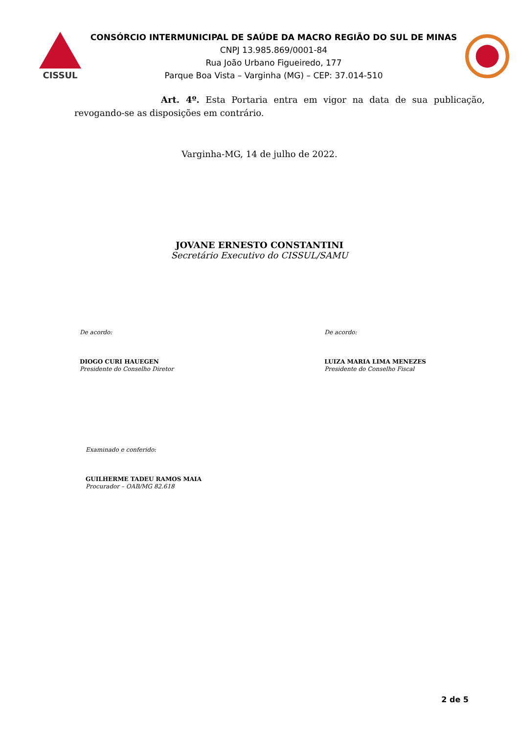CISSUL
CONSÓRCIO INTERMUNICIPAL DE SAÚDE DA MACRO REGIÃO DO SUL DE MINAS
CNPJ 13.985.869/0001-84
Rua João Urbano Figueiredo, 177
Parque Boa Vista – Varginha (MG) – CEP: 37.014-510
Art. 4º. Esta Portaria entra em vigor na data de sua publicação, revogando-se as disposições em contrário.
Varginha-MG, 14 de julho de 2022.
JOVANE ERNESTO CONSTANTINI
Secretário Executivo do CISSUL/SAMU
De acordo:
DIOGO CURI HAUEGEN
Presidente do Conselho Diretor
De acordo:
LUIZA MARIA LIMA MENEZES
Presidente do Conselho Fiscal
Examinado e conferido:
GUILHERME TADEU RAMOS MAIA
Procurador – OAB/MG 82.618
2 de 5